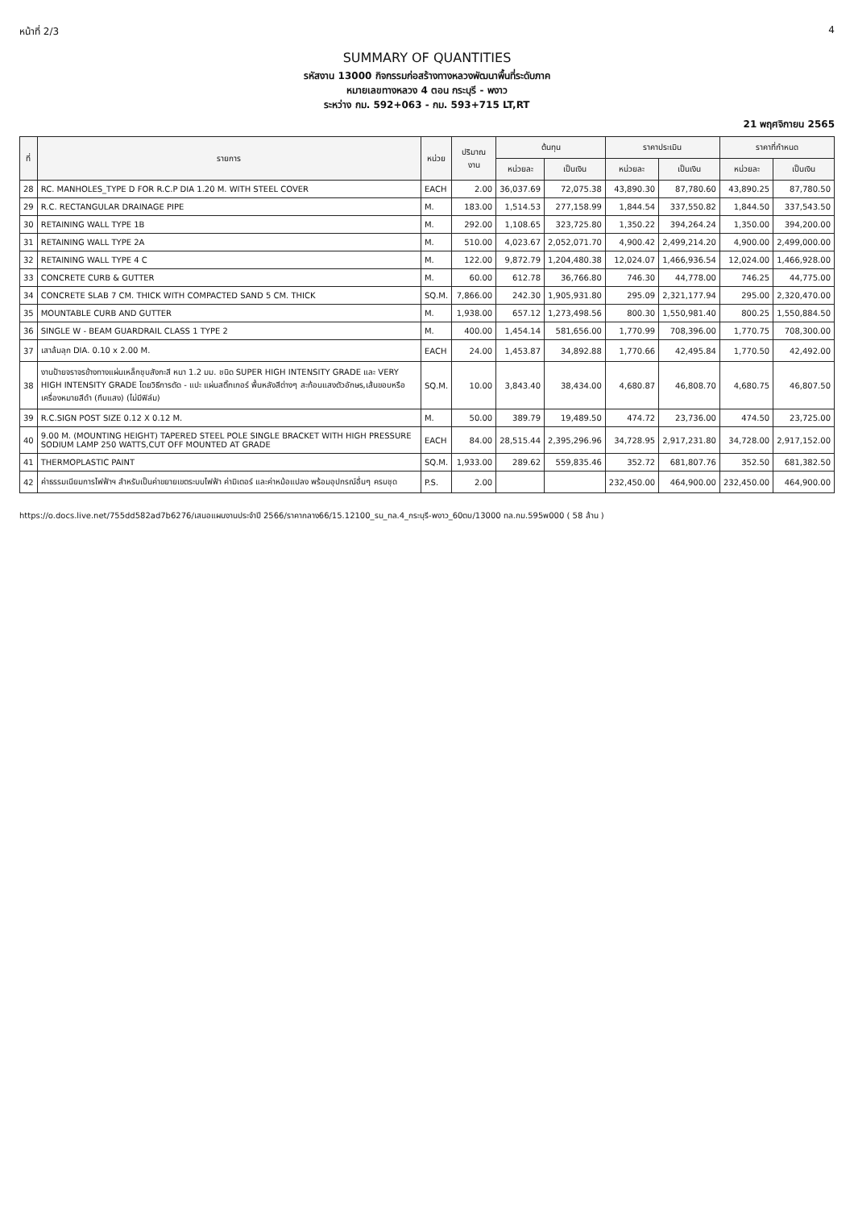หน้าที่ 2/3 4
SUMMARY OF QUANTITIES
รหัสงาน 13000 กิจกรรมก่อสร้างทางหลวงพัฒนาพื้นที่ระดับภาค
หมายเลขทางหลวง 4 ตอน กระบุรี - พงาว
ระหว่าง กม. 592+063 - กม. 593+715 LT,RT
21 พฤศจิกายน 2565
| ที่ | รายการ | หน่วย | ปริมาณ งาน | ต้นทุน | | ราคาประเมิน | | ราคาที่กำหนด | |
| --- | --- | --- | --- | --- | --- | --- | --- | --- | --- |
| | | | | หน่วยละ | เป็นเงิน | หน่วยละ | เป็นเงิน | หน่วยละ | เป็นเงิน |
| 28 | RC. MANHOLES_TYPE D FOR R.C.P DIA 1.20 M. WITH STEEL COVER | EACH | 2.00 | 36,037.69 | 72,075.38 | 43,890.30 | 87,780.60 | 43,890.25 | 87,780.50 |
| 29 | R.C. RECTANGULAR DRAINAGE PIPE | M. | 183.00 | 1,514.53 | 277,158.99 | 1,844.54 | 337,550.82 | 1,844.50 | 337,543.50 |
| 30 | RETAINING WALL TYPE 1B | M. | 292.00 | 1,108.65 | 323,725.80 | 1,350.22 | 394,264.24 | 1,350.00 | 394,200.00 |
| 31 | RETAINING WALL TYPE 2A | M. | 510.00 | 4,023.67 | 2,052,071.70 | 4,900.42 | 2,499,214.20 | 4,900.00 | 2,499,000.00 |
| 32 | RETAINING WALL TYPE 4 C | M. | 122.00 | 9,872.79 | 1,204,480.38 | 12,024.07 | 1,466,936.54 | 12,024.00 | 1,466,928.00 |
| 33 | CONCRETE CURB & GUTTER | M. | 60.00 | 612.78 | 36,766.80 | 746.30 | 44,778.00 | 746.25 | 44,775.00 |
| 34 | CONCRETE SLAB 7 CM. THICK WITH COMPACTED SAND 5 CM. THICK | SQ.M. | 7,866.00 | 242.30 | 1,905,931.80 | 295.09 | 2,321,177.94 | 295.00 | 2,320,470.00 |
| 35 | MOUNTABLE CURB AND GUTTER | M. | 1,938.00 | 657.12 | 1,273,498.56 | 800.30 | 1,550,981.40 | 800.25 | 1,550,884.50 |
| 36 | SINGLE W - BEAM GUARDRAIL CLASS 1 TYPE 2 | M. | 400.00 | 1,454.14 | 581,656.00 | 1,770.99 | 708,396.00 | 1,770.75 | 708,300.00 |
| 37 | เสาล้มลุก DIA. 0.10 x 2.00 M. | EACH | 24.00 | 1,453.87 | 34,892.88 | 1,770.66 | 42,495.84 | 1,770.50 | 42,492.00 |
| 38 | งานป้ายจราจรข้างทางแผ่นเหล็กชุบสังกะสี หนา 1.2 มม. ชนิด SUPER HIGH INTENSITY GRADE และ VERY HIGH INTENSITY GRADE โดยวิธีการตัด - แปะ แผ่นสติ๊กเกอร์ พื้นหลังสีต่างๆ สะท้อนแสงตัวอักษร,เส้นขอบหรือเครื่องหมายสีดำ (ทึบแสง) (ไม่มีฟิล์ม) | SQ.M. | 10.00 | 3,843.40 | 38,434.00 | 4,680.87 | 46,808.70 | 4,680.75 | 46,807.50 |
| 39 | R.C.SIGN POST SIZE 0.12 X 0.12 M. | M. | 50.00 | 389.79 | 19,489.50 | 474.72 | 23,736.00 | 474.50 | 23,725.00 |
| 40 | 9.00 M. (MOUNTING HEIGHT) TAPERED STEEL POLE SINGLE BRACKET WITH HIGH PRESSURE SODIUM LAMP 250 WATTS,CUT OFF MOUNTED AT GRADE | EACH | 84.00 | 28,515.44 | 2,395,296.96 | 34,728.95 | 2,917,231.80 | 34,728.00 | 2,917,152.00 |
| 41 | THERMOPLASTIC PAINT | SQ.M. | 1,933.00 | 289.62 | 559,835.46 | 352.72 | 681,807.76 | 352.50 | 681,382.50 |
| 42 | ค่าธรรมเนียมการไฟฟ้าฯ สำหรับเป็นค่าขยายเขตระบบไฟฟ้า ค่ามิเตอร์ และค่าหม้อแปลง พร้อมอุปกรณ์อื่นๆ ครบชุด | P.S. | 2.00 | | | 232,450.00 | 464,900.00 | 232,450.00 | 464,900.00 |
https://o.docs.live.net/755dd582ad7b6276/เสนอแผนงานประจำปี 2566/ราคากลาง66/15.12100_รน_ทล.4_กระบุรี-พงาว_60ตบ/13000 ทล.กม.595พ000 ( 58 ล้าน )